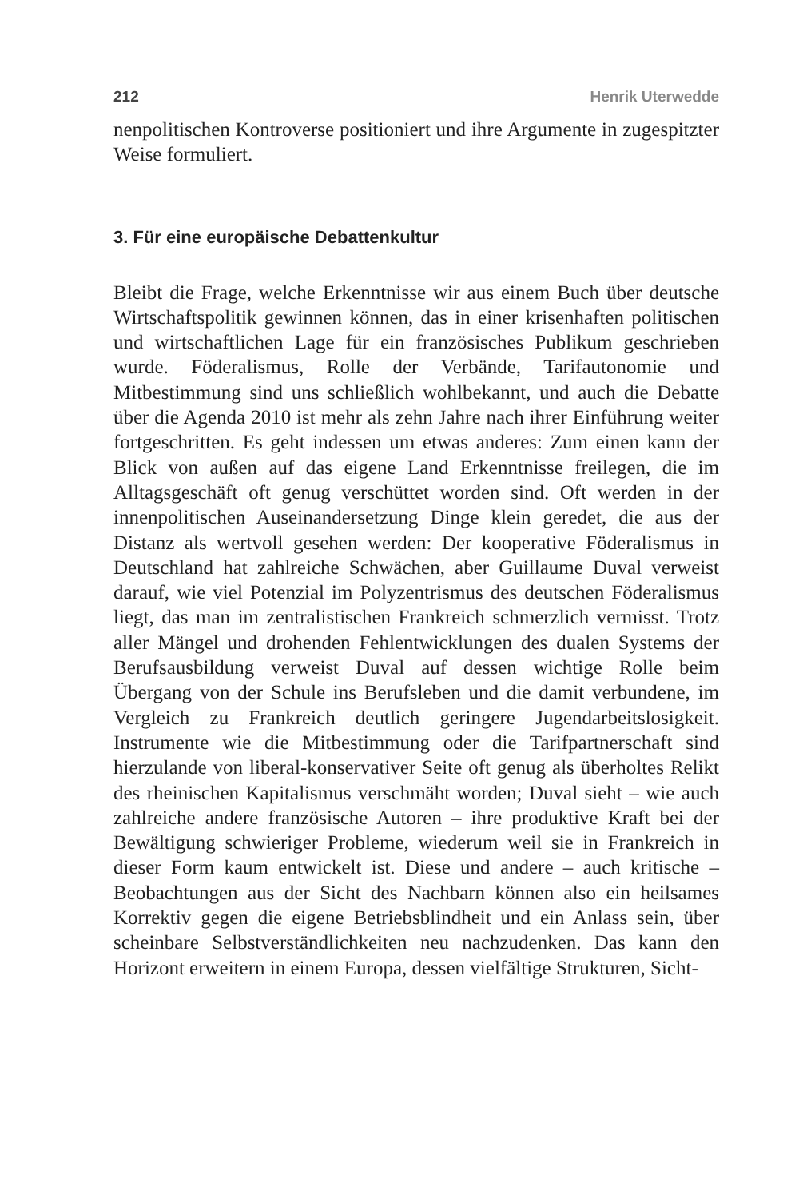212 Henrik Uterwedde
nenpolitischen Kontroverse positioniert und ihre Argumente in zugespitzter Weise formuliert.
3. Für eine europäische Debattenkultur
Bleibt die Frage, welche Erkenntnisse wir aus einem Buch über deutsche Wirtschaftspolitik gewinnen können, das in einer krisenhaften politischen und wirtschaftlichen Lage für ein französisches Publikum geschrieben wurde. Föderalismus, Rolle der Verbände, Tarifautonomie und Mitbestimmung sind uns schließlich wohlbekannt, und auch die Debatte über die Agenda 2010 ist mehr als zehn Jahre nach ihrer Einführung weiter fortgeschritten. Es geht indessen um etwas anderes: Zum einen kann der Blick von außen auf das eigene Land Erkenntnisse freilegen, die im Alltagsgeschäft oft genug verschüttet worden sind. Oft werden in der innenpolitischen Auseinandersetzung Dinge klein geredet, die aus der Distanz als wertvoll gesehen werden: Der kooperative Föderalismus in Deutschland hat zahlreiche Schwächen, aber Guillaume Duval verweist darauf, wie viel Potenzial im Polyzentrismus des deutschen Föderalismus liegt, das man im zentralistischen Frankreich schmerzlich vermisst. Trotz aller Mängel und drohenden Fehlentwicklungen des dualen Systems der Berufsausbildung verweist Duval auf dessen wichtige Rolle beim Übergang von der Schule ins Berufsleben und die damit verbundene, im Vergleich zu Frankreich deutlich geringere Jugendarbeitslosigkeit. Instrumente wie die Mitbestimmung oder die Tarifpartnerschaft sind hierzulande von liberal-konservativer Seite oft genug als überholtes Relikt des rheinischen Kapitalismus verschmäht worden; Duval sieht – wie auch zahlreiche andere französische Autoren – ihre produktive Kraft bei der Bewältigung schwieriger Probleme, wiederum weil sie in Frankreich in dieser Form kaum entwickelt ist. Diese und andere – auch kritische – Beobachtungen aus der Sicht des Nachbarn können also ein heilsames Korrektiv gegen die eigene Betriebsblindheit und ein Anlass sein, über scheinbare Selbstverständlichkeiten neu nachzudenken. Das kann den Horizont erweitern in einem Europa, dessen vielfältige Strukturen, Sicht-